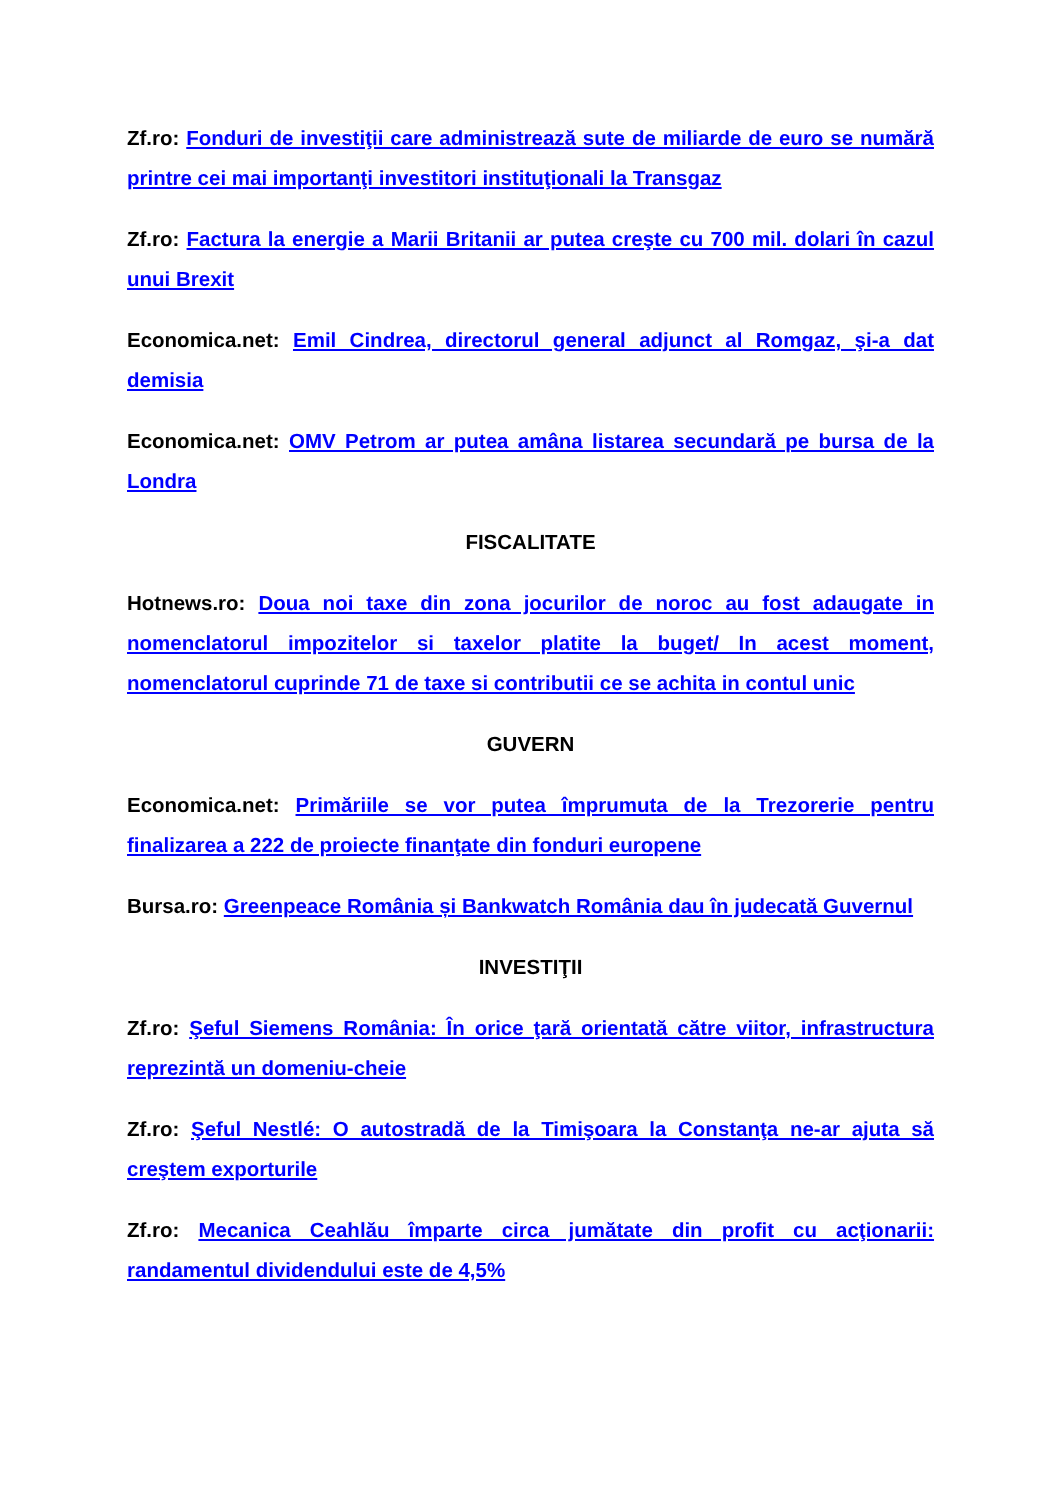Zf.ro: Fonduri de investiţii care administrează sute de miliarde de euro se numără printre cei mai importanţi investitori instituţionali la Transgaz
Zf.ro: Factura la energie a Marii Britanii ar putea creşte cu 700 mil. dolari în cazul unui Brexit
Economica.net: Emil Cindrea, directorul general adjunct al Romgaz, şi-a dat demisia
Economica.net: OMV Petrom ar putea amâna listarea secundară pe bursa de la Londra
FISCALITATE
Hotnews.ro: Doua noi taxe din zona jocurilor de noroc au fost adaugate in nomenclatorul impozitelor si taxelor platite la buget/ In acest moment, nomenclatorul cuprinde 71 de taxe si contributii ce se achita in contul unic
GUVERN
Economica.net: Primăriile se vor putea împrumuta de la Trezorerie pentru finalizarea a 222 de proiecte finanţate din fonduri europene
Bursa.ro: Greenpeace România și Bankwatch România dau în judecată Guvernul
INVESTIŢII
Zf.ro: Şeful Siemens România: În orice ţară orientată către viitor, infrastructura reprezintă un domeniu-cheie
Zf.ro: Şeful Nestlé: O autostradă de la Timişoara la Constanţa ne-ar ajuta să creştem exporturile
Zf.ro: Mecanica Ceahlău împarte circa jumătate din profit cu acţionarii: randamentul dividendului este de 4,5%